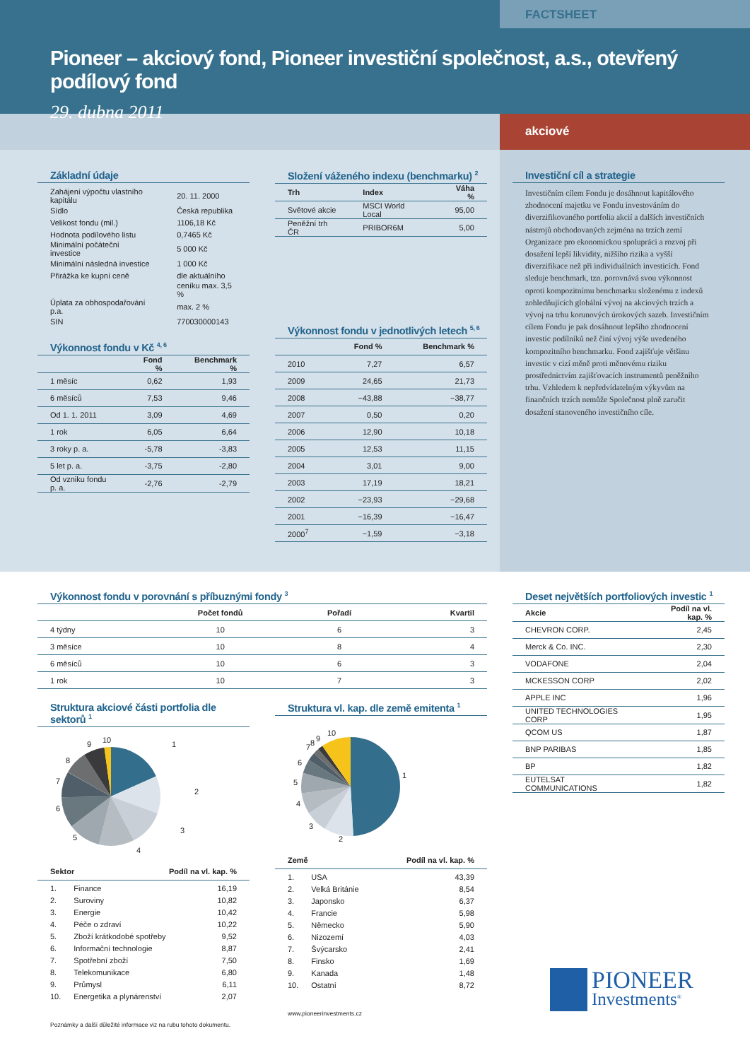FACTSHEET
Pioneer – akciový fond, Pioneer investiční společnost, a.s., otevřený podílový fond
29. dubna 2011
akciové
Základní údaje
| Zahájení výpočtu vlastního kapitálu | 20. 11. 2000 |
| Sídlo | Česká republika |
| Velikost fondu (mil.) | 1106,18 Kč |
| Hodnota podílového listu | 0,7465 Kč |
| Minimální počáteční investice | 5 000 Kč |
| Minimální následná investice | 1 000 Kč |
| Přirážka ke kupní ceně | dle aktuálního |
| | ceníku max. 3,5 % |
| Úplata za obhospodařování p.a. | max. 2 % |
| SIN | 770030000143 |
Výkonnost fondu v Kč <sup>4, 6</sup>
| | Fond % | Benchmark % |
| --- | --- | --- |
| 1 měsíc | 0,62 | 1,93 |
| 6 měsíců | 7,53 | 9,46 |
| Od 1. 1. 2011 | 3,09 | 4,69 |
| 1 rok | 6,05 | 6,64 |
| 3 roky p. a. | -5,78 | -3,83 |
| 5 let p. a. | -3,75 | -2,80 |
| Od vzniku fondu p. a. | -2,76 | -2,79 |
Složení váženého indexu (benchmarku) <sup>2</sup>
| Trh | Index | Váha % |
| --- | --- | --- |
| Světové akcie | MSCI World Local | 95,00 |
| Peněžní trh ČR | PRIBOR6M | 5,00 |
Výkonnost fondu v jednotlivých letech <sup>5, 6</sup>
| | Fond % | Benchmark % |
| --- | --- | --- |
| 2010 | 7,27 | 6,57 |
| 2009 | 24,65 | 21,73 |
| 2008 | −43,88 | −38,77 |
| 2007 | 0,50 | 0,20 |
| 2006 | 12,90 | 10,18 |
| 2005 | 12,53 | 11,15 |
| 2004 | 3,01 | 9,00 |
| 2003 | 17,19 | 18,21 |
| 2002 | −23,93 | −29,68 |
| 2001 | −16,39 | −16,47 |
| 2000<sup>7</sup> | −1,59 | −3,18 |
Investiční cíl a strategie
Investičním cílem Fondu je dosáhnout kapitálového zhodnocení majetku ve Fondu investováním do diverzifikovaného portfolia akcií a dalších investičních nástrojů obchodovaných zejména na trzích zemí Organizace pro ekonomickou spolupráci a rozvoj při dosažení lepší likvidity, nižšího rizika a vyšší diverzifikace než při individuálních investicích. Fond sleduje benchmark, tzn. porovnává svou výkonnost oproti kompozitnímu benchmarku složenému z indexů zohledňujících globální vývoj na akciových trzích a vývoj na trhu korunových úrokových sazeb. Investičním cílem Fondu je pak dosáhnout lepšího zhodnocení investic podílníků než činí vývoj výše uvedeného kompozitního benchmarku. Fond zajišťuje většinu investic v cizí měně proti měnovému riziku prostřednictvím zajišťovacích instrumentů peněžního trhu. Vzhledem k nepředvídatelným výkyvům na finančních trzích nemůže Společnost plně zaručit dosažení stanoveného investičního cíle.
Výkonnost fondu v porovnání s příbuznými fondy <sup>3</sup>
| | Počet fondů | Pořadí | Kvartil |
| --- | --- | --- | --- |
| 4 týdny | 10 | 6 | 3 |
| 3 měsíce | 10 | 8 | 4 |
| 6 měsíců | 10 | 6 | 3 |
| 1 rok | 10 | 7 | 3 |
Struktura akciové části portfolia dle sektorů <sup>1</sup>
1
2
3
4
5
6
7
8
9
10
| Sektor | Podíl na vl. kap. % |
| --- | --- |
| 1. | Finance | 16,19 |
| 2. | Suroviny | 10,82 |
| 3. | Energie | 10,42 |
| 4. | Péče o zdraví | 10,22 |
| 5. | Zboží krátkodobé spotřeby | 9,52 |
| 6. | Informační technologie | 8,87 |
| 7. | Spotřební zboží | 7,50 |
| 8. | Telekomunikace | 6,80 |
| 9. | Průmysl | 6,11 |
| 10. | Energetika a plynárenství | 2,07 |
Poznámky a další důležité informace viz na rubu tohoto dokumentu.
Struktura vl. kap. dle země emitenta <sup>1</sup>
1
2
3
4
5
6
7
8
9
10
| Země | Podíl na vl. kap. % |
| --- | --- |
| 1. | USA | 43,39 |
| 2. | Velká Británie | 8,54 |
| 3. | Japonsko | 6,37 |
| 4. | Francie | 5,98 |
| 5. | Německo | 5,90 |
| 6. | Nizozemí | 4,03 |
| 7. | Švýcarsko | 2,41 |
| 8. | Finsko | 1,69 |
| 9. | Kanada | 1,48 |
| 10. | Ostatní | 8,72 |
www.pioneerinvestments.cz
Deset největších portfoliových investic <sup>1</sup>
| Akcie | Podíl na vl. kap. % |
| --- | --- |
| CHEVRON CORP. | 2,45 |
| Merck & Co. INC. | 2,30 |
| VODAFONE | 2,04 |
| MCKESSON CORP | 2,02 |
| APPLE INC | 1,96 |
| UNITED TECHNOLOGIES CORP | 1,95 |
| QCOM US | 1,87 |
| BNP PARIBAS | 1,85 |
| BP | 1,82 |
| EUTELSAT COMMUNICATIONS | 1,82 |
PIONEER
Investments<sup>®</sup>